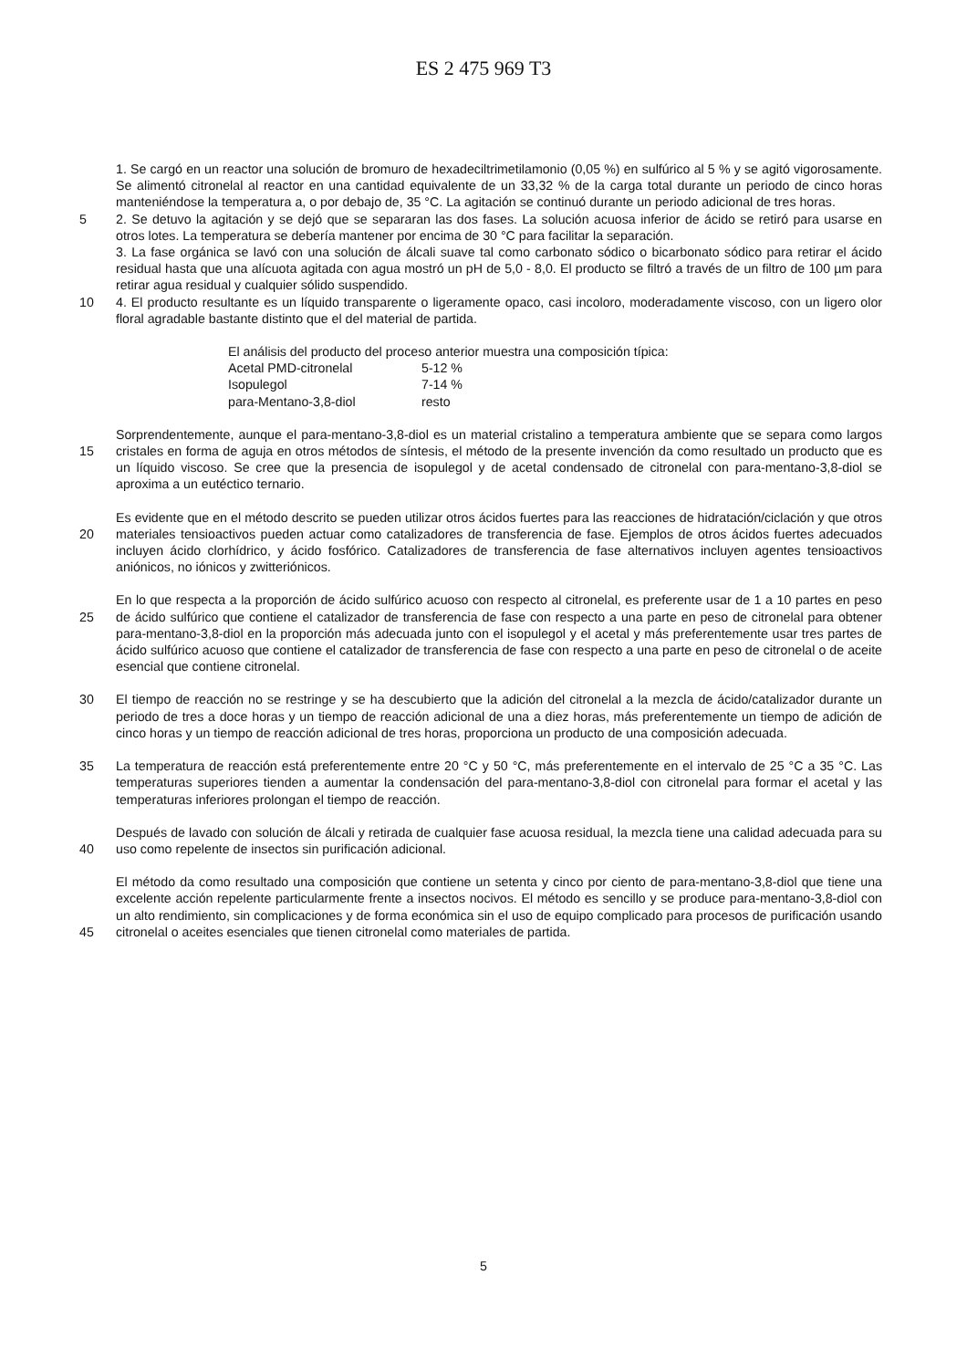ES 2 475 969 T3
1. Se cargó en un reactor una solución de bromuro de hexadeciltrimetilamonio (0,05 %) en sulfúrico al 5 % y se agitó vigorosamente. Se alimentó citronelal al reactor en una cantidad equivalente de un 33,32 % de la carga total durante un periodo de cinco horas manteniéndose la temperatura a, o por debajo de, 35 °C. La agitación se continuó durante un periodo adicional de tres horas.
5 2. Se detuvo la agitación y se dejó que se separaran las dos fases. La solución acuosa inferior de ácido se retiró para usarse en otros lotes. La temperatura se debería mantener por encima de 30 °C para facilitar la separación.
3. La fase orgánica se lavó con una solución de álcali suave tal como carbonato sódico o bicarbonato sódico para retirar el ácido residual hasta que una alícuota agitada con agua mostró un pH de 5,0 - 8,0. El producto se filtró a través de un filtro de 100 µm para retirar agua residual y cualquier sólido suspendido.
10 4. El producto resultante es un líquido transparente o ligeramente opaco, casi incoloro, moderadamente viscoso, con un ligero olor floral agradable bastante distinto que el del material de partida.
| El análisis del producto del proceso anterior muestra una composición típica: | |
| Acetal PMD-citronelal | 5-12 % |
| Isopulegol | 7-14 % |
| para-Mentano-3,8-diol | resto |
15 Sorprendentemente, aunque el para-mentano-3,8-diol es un material cristalino a temperatura ambiente que se separa como largos cristales en forma de aguja en otros métodos de síntesis, el método de la presente invención da como resultado un producto que es un líquido viscoso. Se cree que la presencia de isopulegol y de acetal condensado de citronelal con para-mentano-3,8-diol se aproxima a un eutéctico ternario.
20 Es evidente que en el método descrito se pueden utilizar otros ácidos fuertes para las reacciones de hidratación/ciclación y que otros materiales tensioactivos pueden actuar como catalizadores de transferencia de fase. Ejemplos de otros ácidos fuertes adecuados incluyen ácido clorhídrico, y ácido fosfórico. Catalizadores de transferencia de fase alternativos incluyen agentes tensioactivos aniónicos, no iónicos y zwitteriónicos.
25 En lo que respecta a la proporción de ácido sulfúrico acuoso con respecto al citronelal, es preferente usar de 1 a 10 partes en peso de ácido sulfúrico que contiene el catalizador de transferencia de fase con respecto a una parte en peso de citronelal para obtener para-mentano-3,8-diol en la proporción más adecuada junto con el isopulegol y el acetal y más preferentemente usar tres partes de ácido sulfúrico acuoso que contiene el catalizador de transferencia de fase con respecto a una parte en peso de citronelal o de aceite esencial que contiene citronelal.
30 El tiempo de reacción no se restringe y se ha descubierto que la adición del citronelal a la mezcla de ácido/catalizador durante un periodo de tres a doce horas y un tiempo de reacción adicional de una a diez horas, más preferentemente un tiempo de adición de cinco horas y un tiempo de reacción adicional de tres horas, proporciona un producto de una composición adecuada.
35 La temperatura de reacción está preferentemente entre 20 °C y 50 °C, más preferentemente en el intervalo de 25 °C a 35 °C. Las temperaturas superiores tienden a aumentar la condensación del para-mentano-3,8-diol con citronelal para formar el acetal y las temperaturas inferiores prolongan el tiempo de reacción.
40 Después de lavado con solución de álcali y retirada de cualquier fase acuosa residual, la mezcla tiene una calidad adecuada para su uso como repelente de insectos sin purificación adicional.
45 El método da como resultado una composición que contiene un setenta y cinco por ciento de para-mentano-3,8-diol que tiene una excelente acción repelente particularmente frente a insectos nocivos. El método es sencillo y se produce para-mentano-3,8-diol con un alto rendimiento, sin complicaciones y de forma económica sin el uso de equipo complicado para procesos de purificación usando citronelal o aceites esenciales que tienen citronelal como materiales de partida.
5